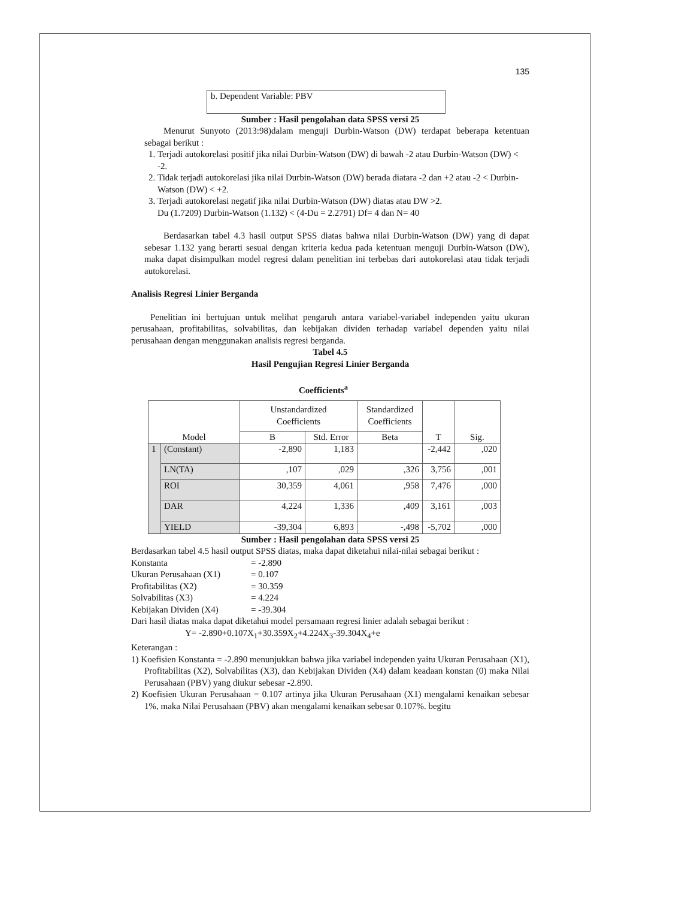135
b. Dependent Variable: PBV
Sumber : Hasil pengolahan data SPSS versi 25
Menurut Sunyoto (2013:98)dalam menguji Durbin-Watson (DW) terdapat beberapa ketentuan sebagai berikut :
1. Terjadi autokorelasi positif jika nilai Durbin-Watson (DW) di bawah -2 atau Durbin-Watson (DW) < -2.
2. Tidak terjadi autokorelasi jika nilai Durbin-Watson (DW) berada diatara -2 dan +2 atau -2 < Durbin-Watson (DW) < +2.
3. Terjadi autokorelasi negatif jika nilai Durbin-Watson (DW) diatas atau DW >2.
Du (1.7209) Durbin-Watson (1.132) < (4-Du = 2.2791) Df= 4 dan N= 40
Berdasarkan tabel 4.3 hasil output SPSS diatas bahwa nilai Durbin-Watson (DW) yang di dapat sebesar 1.132 yang berarti sesuai dengan kriteria kedua pada ketentuan menguji Durbin-Watson (DW), maka dapat disimpulkan model regresi dalam penelitian ini terbebas dari autokorelasi atau tidak terjadi autokorelasi.
Analisis Regresi Linier Berganda
Penelitian ini bertujuan untuk melihat pengaruh antara variabel-variabel independen yaitu ukuran perusahaan, profitabilitas, solvabilitas, dan kebijakan dividen terhadap variabel dependen yaitu nilai perusahaan dengan menggunakan analisis regresi berganda.
Tabel 4.5
Hasil Pengujian Regresi Linier Berganda
Coefficients<sup>a</sup>
| Model | | Unstandardized Coefficients | | Standardized Coefficients | T | Sig. |
| --- | --- | --- | --- | --- | --- | --- |
| | | B | Std. Error | Beta | | |
| 1 | (Constant) | -2,890 | 1,183 | | -2,442 | ,020 |
| | LN(TA) | ,107 | ,029 | ,326 | 3,756 | ,001 |
| | ROI | 30,359 | 4,061 | ,958 | 7,476 | ,000 |
| | DAR | 4,224 | 1,336 | ,409 | 3,161 | ,003 |
| | YIELD | -39,304 | 6,893 | -,498 | -5,702 | ,000 |
Sumber : Hasil pengolahan data SPSS versi 25
Berdasarkan tabel 4.5 hasil output SPSS diatas, maka dapat diketahui nilai-nilai sebagai berikut :
Konstanta = -2.890
Ukuran Perusahaan (X1) = 0.107
Profitabilitas (X2) = 30.359
Solvabilitas (X3) = 4.224
Kebijakan Dividen (X4) = -39.304
Dari hasil diatas maka dapat diketahui model persamaan regresi linier adalah sebagai berikut :
Y= -2.890+0.107X<sub>1</sub>+30.359X<sub>2</sub>+4.224X<sub>3</sub>-39.304X<sub>4</sub>+e
Keterangan :
1) Koefisien Konstanta = -2.890 menunjukkan bahwa jika variabel independen yaitu Ukuran Perusahaan (X1), Profitabilitas (X2), Solvabilitas (X3), dan Kebijakan Dividen (X4) dalam keadaan konstan (0) maka Nilai Perusahaan (PBV) yang diukur sebesar -2.890.
2) Koefisien Ukuran Perusahaan = 0.107 artinya jika Ukuran Perusahaan (X1) mengalami kenaikan sebesar 1%, maka Nilai Perusahaan (PBV) akan mengalami kenaikan sebesar 0.107%. begitu